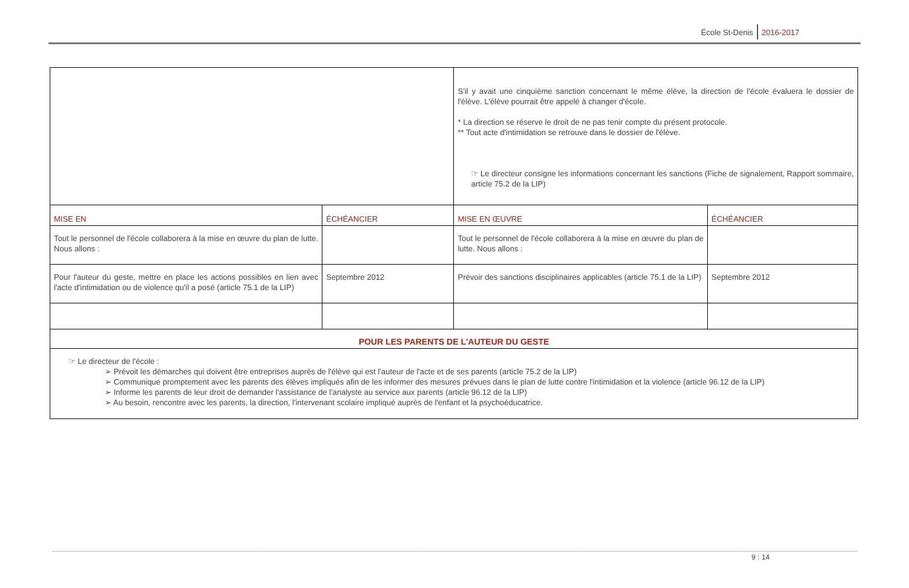École St-Denis 2016-2017
| | | S'il y avait une cinquième sanction concernant le même élève, la direction de l'école évaluera le dossier de l'élève. L'élève pourrait être appelé à changer d'école. * La direction se réserve le droit de ne pas tenir compte du présent protocole. ** Tout acte d'intimidation se retrouve dans le dossier de l'élève. ☞ Le directeur consigne les informations concernant les sanctions (Fiche de signalement, Rapport sommaire, article 75.2 de la LIP) | |
| MISE EN | ÉCHÉANCIER | MISE EN ŒUVRE | ÉCHÉANCIER |
| Tout le personnel de l'école collaborera à la mise en œuvre du plan de lutte. Nous allons : | | Tout le personnel de l'école collaborera à la mise en œuvre du plan de lutte. Nous allons : | |
| Pour l'auteur du geste, mettre en place les actions possibles en lien avec l'acte d'intimidation ou de violence qu'il a posé (article 75.1 de la LIP) | Septembre 2012 | Prévoir des sanctions disciplinaires applicables (article 75.1 de la LIP) | Septembre 2012 |
| POUR LES PARENTS DE L'AUTEUR DU GESTE | | | |
| ☞ Le directeur de l'école : ➢ Prévoit les démarches qui doivent être entreprises auprès de l'élève qui est l'auteur de l'acte et de ses parents (article 75.2 de la LIP) ➢ Communique promptement avec les parents des élèves impliqués afin de les informer des mesures prévues dans le plan de lutte contre l'intimidation et la violence (article 96.12 de la LIP) ➢ Informe les parents de leur droit de demander l'assistance de l'analyste au service aux parents (article 96.12 de la LIP) ➢ Au besoin, rencontre avec les parents, la direction, l'intervenant scolaire impliqué auprès de l'enfant et la psychoéducatrice. | | | |
9 : 14